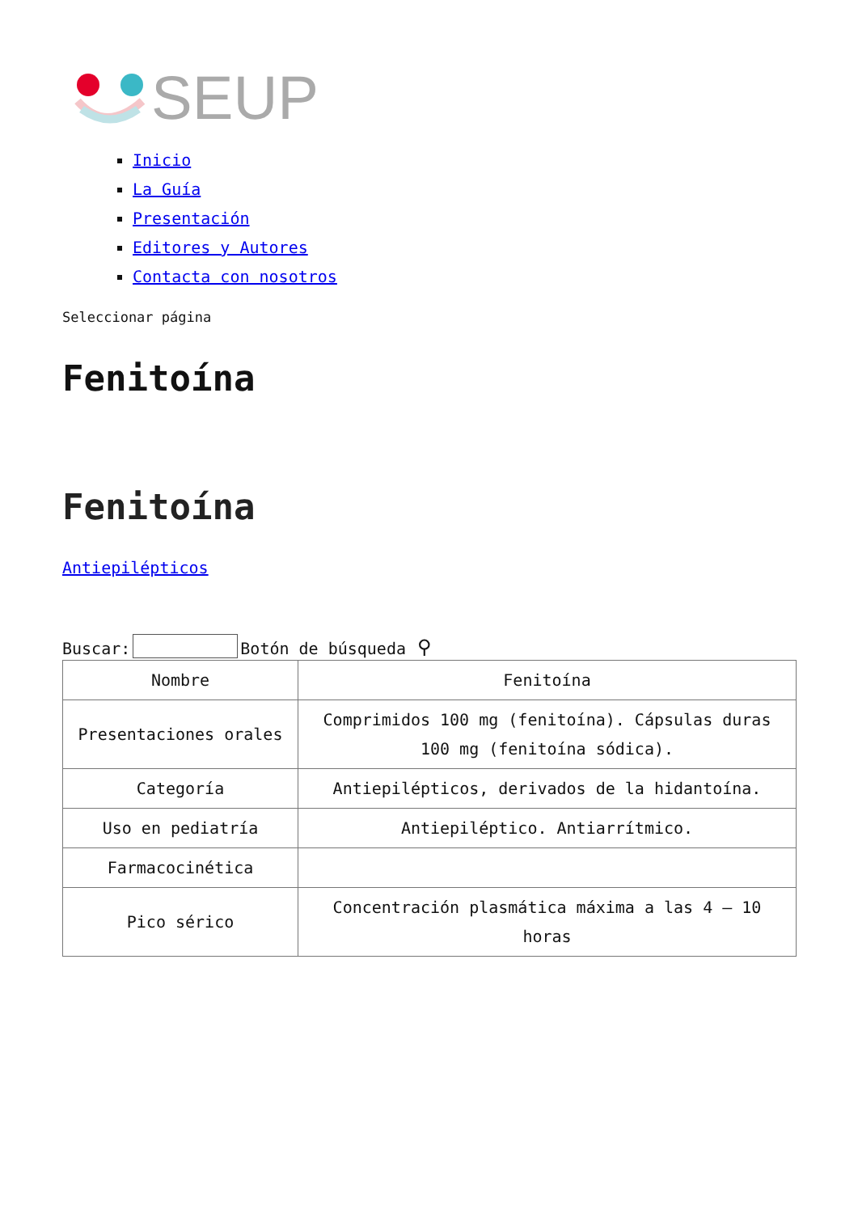SEUP
Inicio
La Guía
Presentación
Editores y Autores
Contacta con nosotros
Seleccionar página
Fenitoína
Fenitoína
Antiepilépticos
Buscar: Botón de búsqueda ⚲
| Nombre | Fenitoína |
| Presentaciones orales | Comprimidos 100 mg (fenitoína). Cápsulas duras 100 mg (fenitoína sódica). |
| Categoría | Antiepilépticos, derivados de la hidantoína. |
| Uso en pediatría | Antiepiléptico. Antiarrítmico. |
| Farmacocinética | |
| Pico sérico | Concentración plasmática máxima a las 4 – 10 horas |